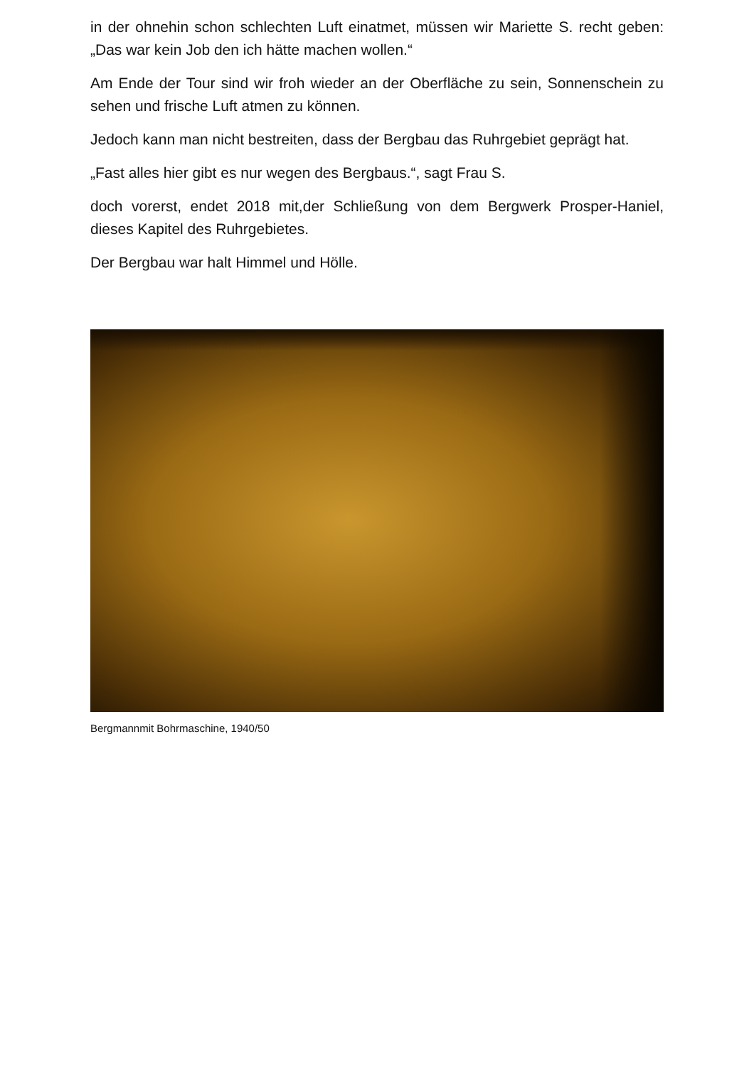in der ohnehin schon schlechten Luft einatmet, müssen wir Mariette S. recht geben: „Das war kein Job den ich hätte machen wollen.“
Am Ende der Tour sind wir froh wieder an der Oberfläche zu sein, Sonnenschein zu sehen und frische Luft atmen zu können.
Jedoch kann man nicht bestreiten, dass der Bergbau das Ruhrgebiet geprägt hat.
„Fast alles hier gibt es nur wegen des Bergbaus.“, sagt Frau S.
doch vorerst, endet 2018 mit,der Schließung von dem Bergwerk Prosper-Haniel, dieses Kapitel des Ruhrgebietes.
Der Bergbau war halt Himmel und Hölle.
Bergmannmit Bohrmaschine, 1940/50